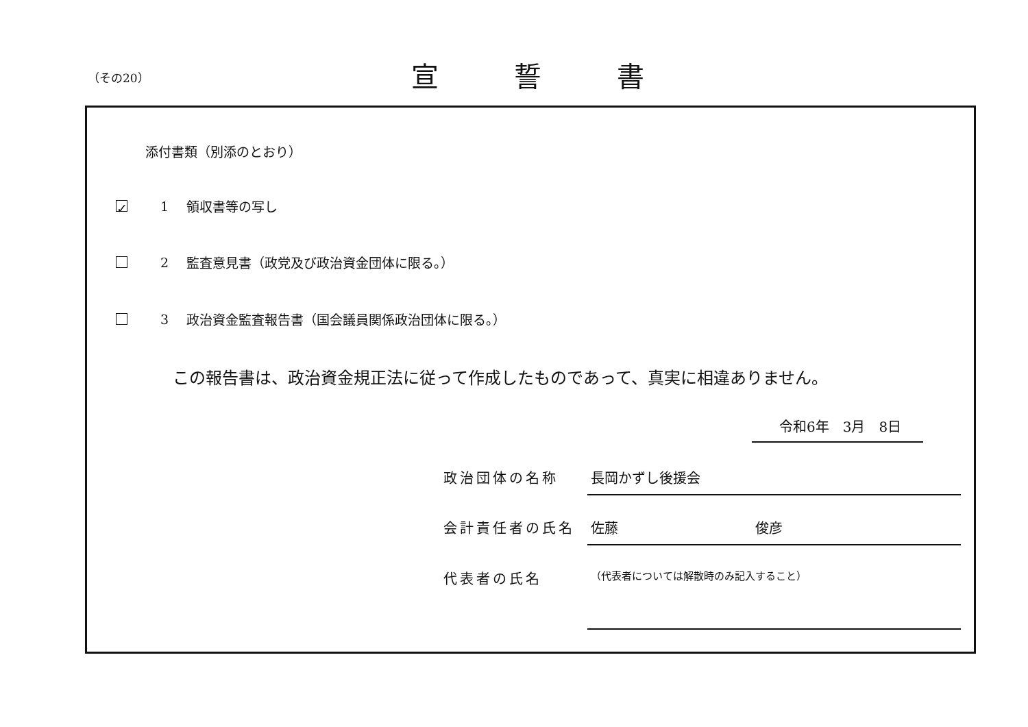（その20） 宣誓書
添付書類（別添のとおり）
✓
1 領収書等の写し
2 監査意見書（政党及び政治資金団体に限る。）
3 政治資金監査報告書（国会議員関係政治団体に限る。）
この報告書は、政治資金規正法に従って作成したものであって、真実に相違ありません。
令和6年　3月　8日
政治団体の名称 長岡かずし後援会
会計責任者の氏名 佐藤　　　　　　　　　　俊彦
代表者の氏名
（代表者については解散時のみ記入すること）